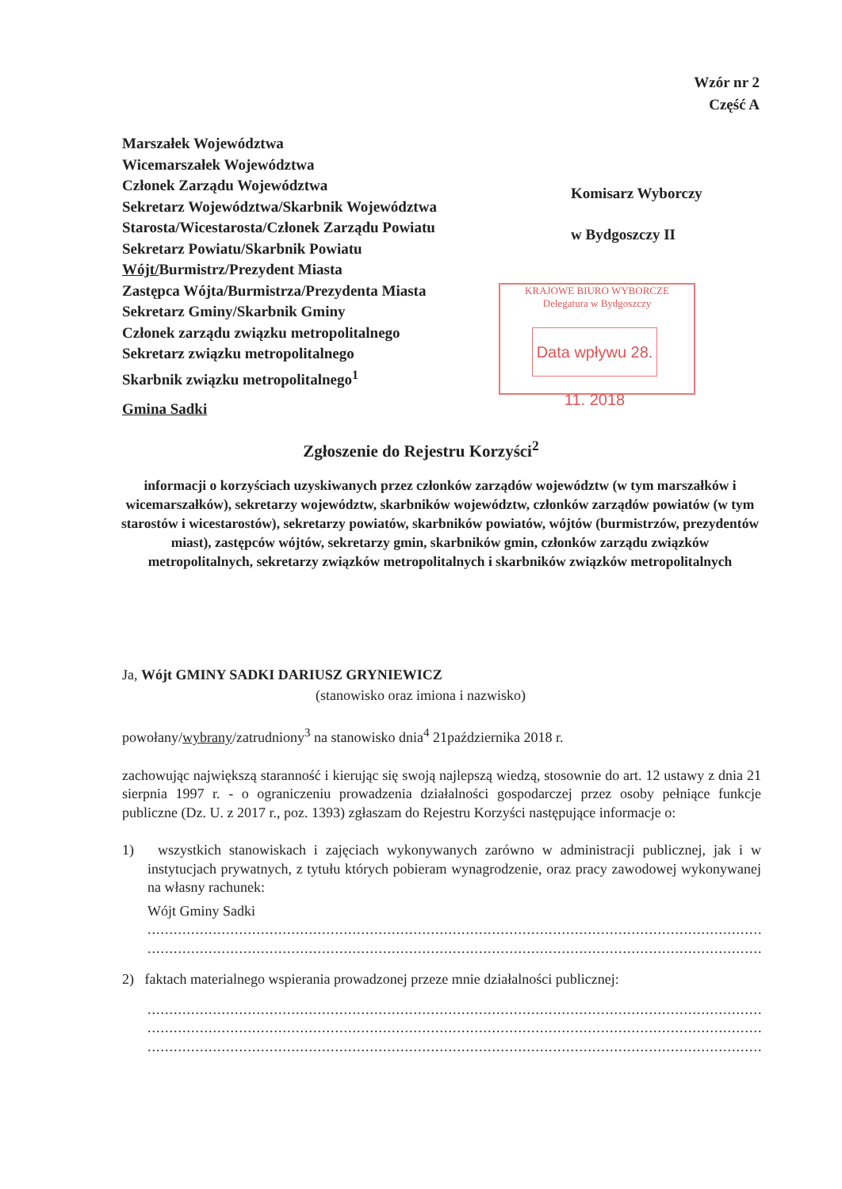Wzór nr 2
Część A
Marszałek Województwa
Wicemarszałek Województwa
Członek Zarządu Województwa
Sekretarz Województwa/Skarbnik Województwa
Starosta/Wicestarosta/Członek Zarządu Powiatu
Sekretarz Powiatu/Skarbnik Powiatu
Wójt/Burmistrz/Prezydent Miasta
Zastępca Wójta/Burmistrza/Prezydenta Miasta
Sekretarz Gminy/Skarbnik Gminy
Członek zarządu związku metropolitalnego
Sekretarz związku metropolitalnego
Skarbnik związku metropolitalnego<sup>1</sup>
Komisarz Wyborczy
w Bydgoszczy II
KRAJOWE BIURO WYBORCZE
Delegatura w Bydgoszczy
Data wpływu 28. 11. 2018
Gmina Sadki
Zgłoszenie do Rejestru Korzyści<sup>2</sup>
informacji o korzyściach uzyskiwanych przez członków zarządów województw (w tym marszałków i wicemarszałków), sekretarzy województw, skarbników województw, członków zarządów powiatów (w tym starostów i wicestarostów), sekretarzy powiatów, skarbników powiatów, wójtów (burmistrzów, prezydentów miast), zastępców wójtów, sekretarzy gmin, skarbników gmin, członków zarządu związków metropolitalnych, sekretarzy związków metropolitalnych i skarbników związków metropolitalnych
Ja, Wójt GMINY SADKI DARIUSZ GRYNIEWICZ
(stanowisko oraz imiona i nazwisko)
powołany/wybrany/zatrudniony<sup>3</sup> na stanowisko dnia<sup>4</sup> 21października 2018 r.
zachowując największą staranność i kierując się swoją najlepszą wiedzą, stosownie do art. 12 ustawy z dnia 21 sierpnia 1997 r. - o ograniczeniu prowadzenia działalności gospodarczej przez osoby pełniące funkcje publiczne (Dz. U. z 2017 r., poz. 1393) zgłaszam do Rejestru Korzyści następujące informacje o:
1) wszystkich stanowiskach i zajęciach wykonywanych zarówno w administracji publicznej, jak i w instytucjach prywatnych, z tytułu których pobieram wynagrodzenie, oraz pracy zawodowej wykonywanej na własny rachunek:
Wójt Gminy Sadki
..............................................................................................................................................................
..............................................................................................................................................................
2) faktach materialnego wspierania prowadzonej przeze mnie działalności publicznej:
..............................................................................................................................................................
..............................................................................................................................................................
..............................................................................................................................................................